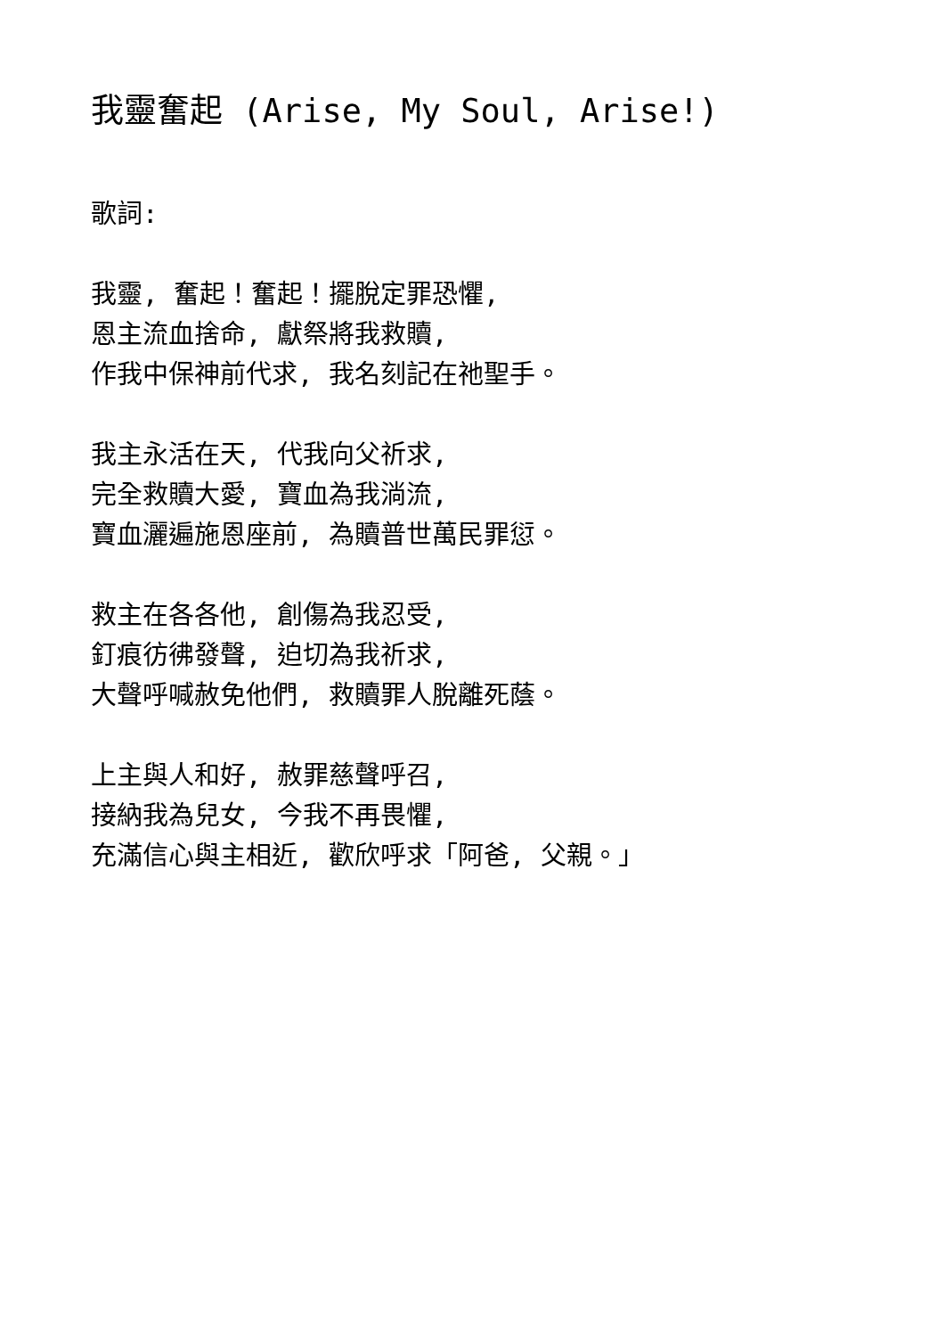我靈奮起 (Arise, My Soul, Arise!)
歌詞:
我靈, 奮起！奮起！擺脫定罪恐懼,
恩主流血捨命, 獻祭將我救贖,
作我中保神前代求, 我名刻記在祂聖手。
我主永活在天, 代我向父祈求,
完全救贖大愛, 寶血為我淌流,
寶血灑遍施恩座前, 為贖普世萬民罪愆。
救主在各各他, 創傷為我忍受,
釘痕彷彿發聲, 迫切為我祈求,
大聲呼喊赦免他們, 救贖罪人脫離死蔭。
上主與人和好, 赦罪慈聲呼召,
接納我為兒女, 今我不再畏懼,
充滿信心與主相近, 歡欣呼求「阿爸, 父親。」